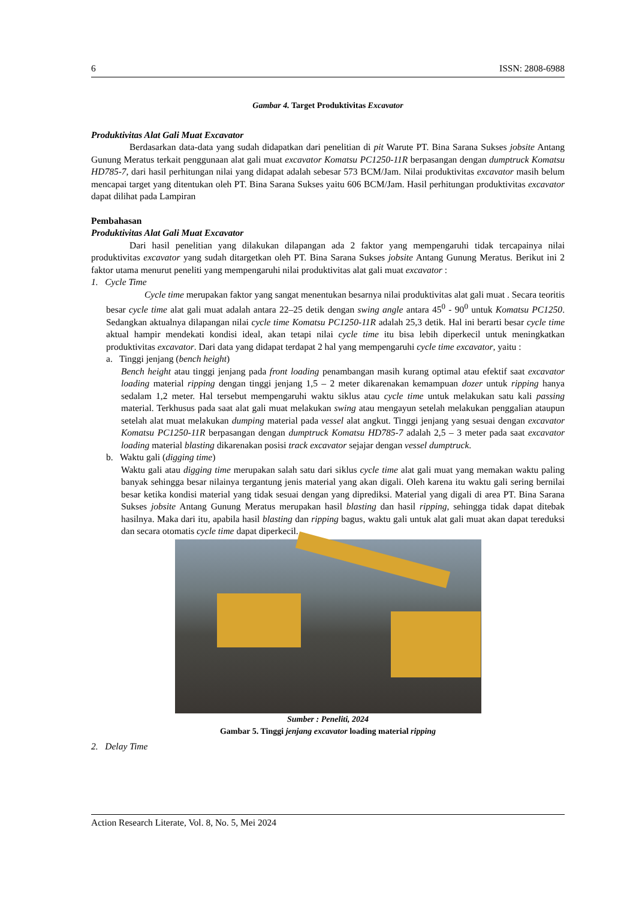6 ISSN: 2808-6988
Gambar 4. Target Produktivitas Excavator
Produktivitas Alat Gali Muat Excavator
Berdasarkan data-data yang sudah didapatkan dari penelitian di pit Warute PT. Bina Sarana Sukses jobsite Antang Gunung Meratus terkait penggunaan alat gali muat excavator Komatsu PC1250-11R berpasangan dengan dumptruck Komatsu HD785-7, dari hasil perhitungan nilai yang didapat adalah sebesar 573 BCM/Jam. Nilai produktivitas excavator masih belum mencapai target yang ditentukan oleh PT. Bina Sarana Sukses yaitu 606 BCM/Jam. Hasil perhitungan produktivitas excavator dapat dilihat pada Lampiran
Pembahasan
Produktivitas Alat Gali Muat Excavator
Dari hasil penelitian yang dilakukan dilapangan ada 2 faktor yang mempengaruhi tidak tercapainya nilai produktivitas excavator yang sudah ditargetkan oleh PT. Bina Sarana Sukses jobsite Antang Gunung Meratus. Berikut ini 2 faktor utama menurut peneliti yang mempengaruhi nilai produktivitas alat gali muat excavator :
1. Cycle Time
Cycle time merupakan faktor yang sangat menentukan besarnya nilai produktivitas alat gali muat . Secara teoritis besar cycle time alat gali muat adalah antara 22–25 detik dengan swing angle antara 45<sup>0</sup> - 90<sup>0</sup> untuk Komatsu PC1250. Sedangkan aktualnya dilapangan nilai cycle time Komatsu PC1250-11R adalah 25,3 detik. Hal ini berarti besar cycle time aktual hampir mendekati kondisi ideal, akan tetapi nilai cycle time itu bisa lebih diperkecil untuk meningkatkan produktivitas excavator. Dari data yang didapat terdapat 2 hal yang mempengaruhi cycle time excavator, yaitu :
a. Tinggi jenjang (bench height)
Bench height atau tinggi jenjang pada front loading penambangan masih kurang optimal atau efektif saat excavator loading material ripping dengan tinggi jenjang 1,5 – 2 meter dikarenakan kemampuan dozer untuk ripping hanya sedalam 1,2 meter. Hal tersebut mempengaruhi waktu siklus atau cycle time untuk melakukan satu kali passing material. Terkhusus pada saat alat gali muat melakukan swing atau mengayun setelah melakukan penggalian ataupun setelah alat muat melakukan dumping material pada vessel alat angkut. Tinggi jenjang yang sesuai dengan excavator Komatsu PC1250-11R berpasangan dengan dumptruck Komatsu HD785-7 adalah 2,5 – 3 meter pada saat excavator loading material blasting dikarenakan posisi track excavator sejajar dengan vessel dumptruck.
b. Waktu gali (digging time)
Waktu gali atau digging time merupakan salah satu dari siklus cycle time alat gali muat yang memakan waktu paling banyak sehingga besar nilainya tergantung jenis material yang akan digali. Oleh karena itu waktu gali sering bernilai besar ketika kondisi material yang tidak sesuai dengan yang diprediksi. Material yang digali di area PT. Bina Sarana Sukses jobsite Antang Gunung Meratus merupakan hasil blasting dan hasil ripping, sehingga tidak dapat ditebak hasilnya. Maka dari itu, apabila hasil blasting dan ripping bagus, waktu gali untuk alat gali muat akan dapat tereduksi dan secara otomatis cycle time dapat diperkecil.
Sumber : Peneliti, 2024
Gambar 5. Tinggi jenjang excavator loading material ripping
2. Delay Time
Action Research Literate, Vol. 8, No. 5, Mei 2024